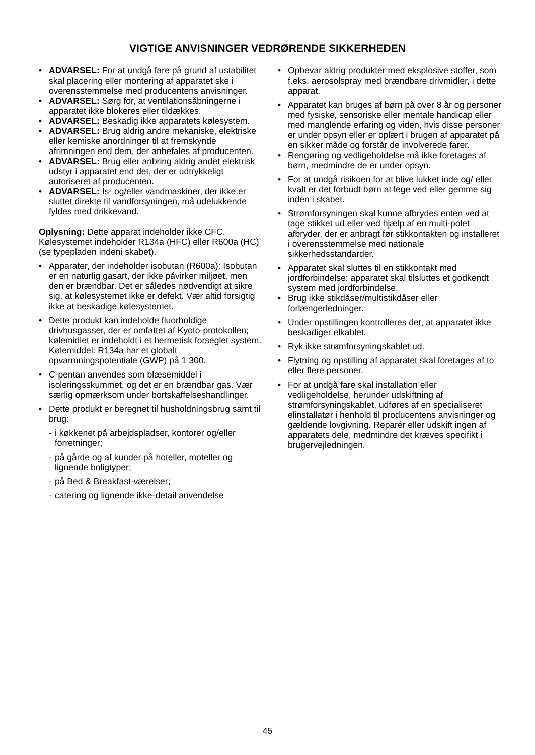VIGTIGE ANVISNINGER VEDRØRENDE SIKKERHEDEN
• ADVARSEL: For at undgå fare på grund af ustabilitet skal placering eller montering af apparatet ske i overensstemmelse med producentens anvisninger.
• ADVARSEL: Sørg for, at ventilationsåbningerne i apparatet ikke blokeres eller tildækkes.
• ADVARSEL: Beskadig ikke apparatets kølesystem.
• ADVARSEL: Brug aldrig andre mekaniske, elektriske eller kemiske anordninger til at fremskynde afrimningen end dem, der anbefales af producenten.
• ADVARSEL: Brug eller anbring aldrig andet elektrisk udstyr i apparatet end det, der er udtrykkeligt autoriseret af producenten.
• ADVARSEL: Is- og/eller vandmaskiner, der ikke er sluttet direkte til vandforsyningen, må udelukkende fyldes med drikkevand.
Oplysning: Dette apparat indeholder ikke CFC. Kølesystemet indeholder R134a (HFC) eller R600a (HC) (se typepladen indeni skabet).
• Apparater, der indeholder isobutan (R600a): Isobutan er en naturlig gasart, der ikke påvirker miljøet, men den er brændbar. Det er således nødvendigt at sikre sig, at kølesystemet ikke er defekt. Vær altid forsigtig ikke at beskadige kølesystemet.
• Dette produkt kan indeholde fluorholdige drivhusgasser, der er omfattet af Kyoto-protokollen; kølemidlet er indeholdt i et hermetisk forseglet system. Kølemiddel: R134a har et globalt opvarmningspotentiale (GWP) på 1 300.
• C-pentan anvendes som blæsemiddel i isoleringsskummet, og det er en brændbar gas. Vær særlig opmærksom under bortskaffelseshandlinger.
• Dette produkt er beregnet til husholdningsbrug samt til brug:
- i køkkenet på arbejdspladser, kontorer og/eller forretninger;
- på gårde og af kunder på hoteller, moteller og lignende boligtyper;
- på Bed & Breakfast-værelser;
- catering og lignende ikke-detail anvendelse
• Opbevar aldrig produkter med eksplosive stoffer, som f.eks. aerosolspray med brændbare drivmidler, i dette apparat.
• Apparatet kan bruges af børn på over 8 år og personer med fysiske, sensoriske eller mentale handicap eller med manglende erfaring og viden, hvis disse personer er under opsyn eller er oplært i brugen af apparatet på en sikker måde og forstår de involverede farer.
• Rengøring og vedligeholdelse må ikke foretages af børn, medmindre de er under opsyn.
• For at undgå risikoen for at blive lukket inde og/ eller kvalt er det forbudt børn at lege ved eller gemme sig inden i skabet.
• Strømforsyningen skal kunne afbrydes enten ved at tage stikket ud eller ved hjælp af en multi-polet afbryder, der er anbragt før stikkontakten og installeret i overensstemmelse med nationale sikkerhedsstandarder.
• Apparatet skal sluttes til en stikkontakt med jordforbindelse: apparatet skal tilsluttes et godkendt system med jordforbindelse.
• Brug ikke stikdåser/multistikdåser eller forlængerledninger.
• Under opstillingen kontrolleres det, at apparatet ikke beskadiger elkablet.
• Ryk ikke strømforsyningskablet ud.
• Flytning og opstilling af apparatet skal foretages af to eller flere personer.
• For at undgå fare skal installation eller vedligeholdelse, herunder udskiftning af strømforsyningskablet, udføres af en specialiseret elinstallatør i henhold til producentens anvisninger og gældende lovgivning. Reparér eller udskift ingen af apparatets dele, medmindre det kræves specifikt i brugervejledningen.
45